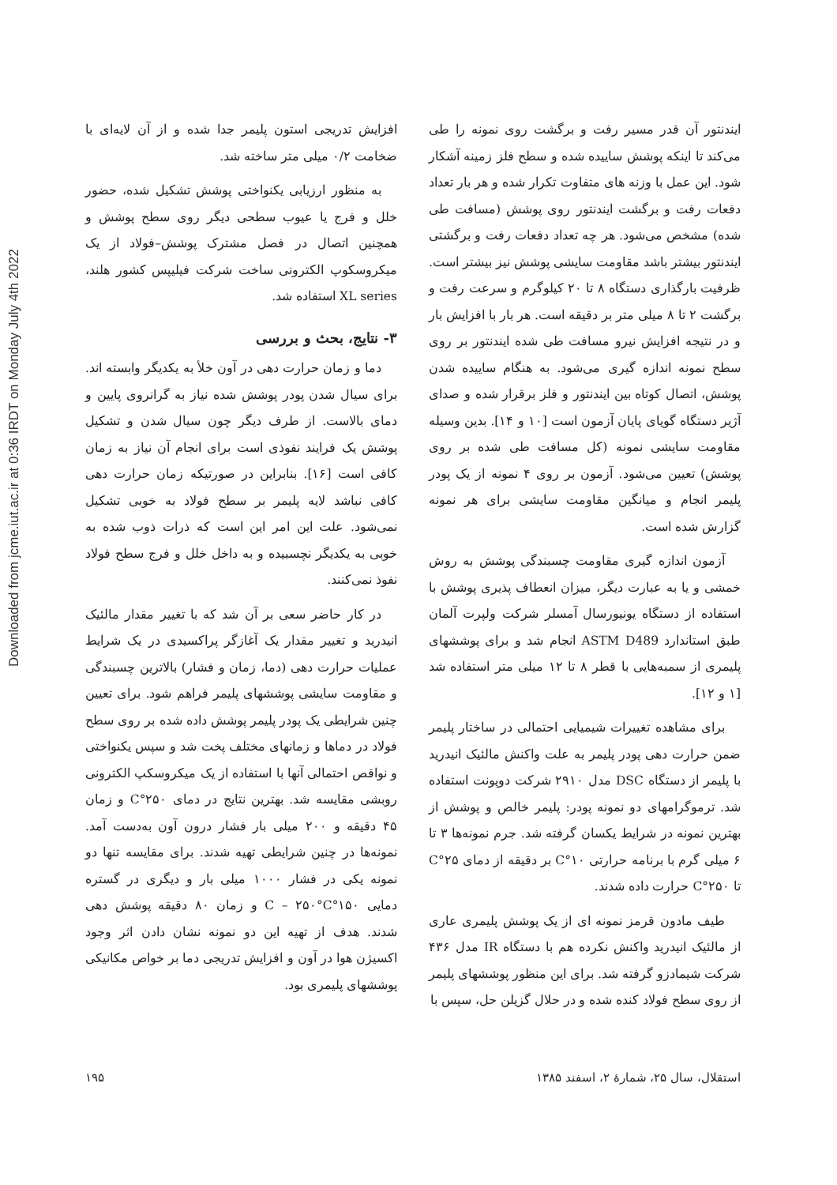Downloaded from jcme.iut.ac.ir at 0:36 IRDT on Monday July 4th 2022
ایندنتور آن قدر مسیر رفت و برگشت روی نمونه را طی می‌کند تا اینکه پوشش ساییده شده و سطح فلز زمینه آشکار شود. این عمل با وزنه های متفاوت تکرار شده و هر بار تعداد دفعات رفت و برگشت ایندنتور روی پوشش (مسافت طی شده) مشخص می‌شود. هر چه تعداد دفعات رفت و برگشتی ایندنتور بیشتر باشد مقاومت سایشی پوشش نیز بیشتر است. ظرفیت بارگذاری دستگاه ۸ تا ۲۰ کیلوگرم و سرعت رفت و برگشت ۲ تا ۸ میلی متر بر دقیقه است. هر بار با افزایش بار و در نتیجه افزایش نیرو مسافت طی شده ایندنتور بر روی سطح نمونه اندازه گیری می‌شود. به هنگام ساییده شدن پوشش، اتصال کوتاه بین ایندنتور و فلز برقرار شده و صدای آژیر دستگاه گویای پایان آزمون است [۱۰ و ۱۴]. بدین وسیله مقاومت سایشی نمونه (کل مسافت طی شده بر روی پوشش) تعیین می‌شود. آزمون بر روی ۴ نمونه از یک پودر پلیمر انجام و میانگین مقاومت سایشی برای هر نمونه گزارش شده است.
آزمون اندازه گیری مقاومت چسبندگی پوشش به روش خمشی و یا به عبارت دیگر، میزان انعطاف پذیری پوشش با استفاده از دستگاه یونیورسال آمسلر شرکت ولپرت آلمان طبق استاندارد ASTM D489 انجام شد و برای پوششهای پلیمری از سمبه‌هایی با قطر ۸ تا ۱۲ میلی متر استفاده شد [۱ و ۱۲].
برای مشاهده تغییرات شیمیایی احتمالی در ساختار پلیمر ضمن حرارت دهی پودر پلیمر به علت واکنش مالئیک انیدرید با پلیمر از دستگاه DSC مدل ۲۹۱۰ شرکت دوپونت استفاده شد. ترموگرامهای دو نمونه پودر: پلیمر خالص و پوشش از بهترین نمونه در شرایط یکسان گرفته شد. جرم نمونه‌ها ۳ تا ۶ میلی گرم با برنامه حرارتی ۱۰°C بر دقیقه از دمای ۲۵°C تا ۲۵۰°C حرارت داده شدند.
طیف مادون قرمز نمونه ای از یک پوشش پلیمری عاری از مالئیک انیدرید واکنش نکرده هم با دستگاه IR مدل ۴۳۶ شرکت شیمادزو گرفته شد. برای این منظور پوششهای پلیمر از روی سطح فولاد کنده شده و در حلال گزیلن حل، سپس با
افزایش تدریجی استون پلیمر جدا شده و از آن لایه‌ای با ضخامت ۰/۲ میلی متر ساخته شد.
به منظور ارزیابی یکنواختی پوشش تشکیل شده، حضور خلل و فرج یا عیوب سطحی دیگر روی سطح پوشش و همچنین اتصال در فصل مشترک پوشش–فولاد از یک میکروسکوپ الکترونی ساخت شرکت فیلیپس کشور هلند، XL series استفاده شد.
۳- نتایج، بحث و بررسی
دما و زمان حرارت دهی در آون خلأ به یکدیگر وابسته اند. برای سیال شدن پودر پوشش شده نیاز به گرانروی پایین و دمای بالاست. از طرف دیگر چون سیال شدن و تشکیل پوشش یک فرایند نفوذی است برای انجام آن نیاز به زمان کافی است [۱۶]. بنابراین در صورتیکه زمان حرارت دهی کافی نباشد لایه پلیمر بر سطح فولاد به خوبی تشکیل نمی‌شود. علت این امر این است که ذرات ذوب شده به خوبی به یکدیگر نچسبیده و به داخل خلل و فرج سطح فولاد نفوذ نمی‌کنند.
در کار حاضر سعی بر آن شد که با تغییر مقدار مالئیک انیدرید و تغییر مقدار یک آغازگر پراکسیدی در یک شرایط عملیات حرارت دهی (دما، زمان و فشار) بالاترین چسبندگی و مقاومت سایشی پوششهای پلیمر فراهم شود. برای تعیین چنین شرایطی یک پودر پلیمر پوشش داده شده بر روی سطح فولاد در دماها و زمانهای مختلف پخت شد و سپس یکنواختی و نواقص احتمالی آنها با استفاده از یک میکروسکپ الکترونی روبشی مقایسه شد. بهترین نتایج در دمای ۲۵۰°C و زمان ۴۵ دقیقه و ۲۰۰ میلی بار فشار درون آون به‌دست آمد. نمونه‌ها در چنین شرایطی تهیه شدند. برای مقایسه تنها دو نمونه یکی در فشار ۱۰۰۰ میلی بار و دیگری در گستره دمایی ۱۵۰°C – ۲۵۰°C و زمان ۸۰ دقیقه پوشش دهی شدند. هدف از تهیه این دو نمونه نشان دادن اثر وجود اکسیژن هوا در آون و افزایش تدریجی دما بر خواص مکانیکی پوششهای پلیمری بود.
استقلال، سال ۲۵، شمارهٔ ۲، اسفند ۱۳۸۵ ۱۹۵